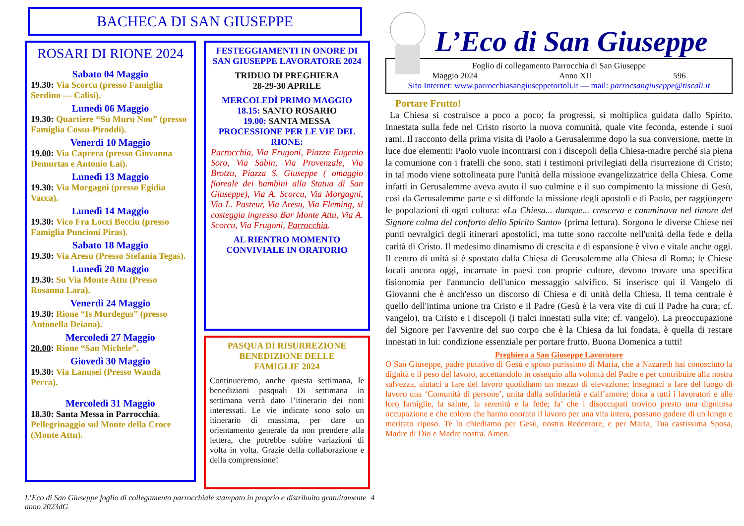BACHECA DI SAN GIUSEPPE
ROSARI DI RIONE 2024
Sabato 04 Maggio
19.30: Via Scorcu (presso Famiglia Serdino — Calisi).
Lunedì 06 Maggio
19.30: Quartiere “Su Muru Nou” (presso Famiglia Cossu-Piroddi).
Venerdì 10 Maggio
19.00: Via Caprera (presso Giovanna Demurtas e Antonio Lai).
Lunedì 13 Maggio
19.30: Via Morgagni (presso Egidia Vacca).
Lunedì 14 Maggio
19.30: Vico Fra Locci Becciu (presso Famiglia Puncioni Piras).
Sabato 18 Maggio
19.30: Via Aresu (Presso Stefania Tegas).
Lunedì 20 Maggio
19.30: Su Via Monte Attu (Presso Rosanna Lara).
Venerdì 24 Maggio
19.30: Rione “Is Murdegus” (presso Antonella Deiana).
Mercoledì 27 Maggio
20.00: Rione “San Michele”.
Giovedì 30 Maggio
19.30: Via Lanusei (Presso Wanda Perra).
Mercoledì 31 Maggio
18.30: Santa Messa in Parrocchia. Pellegrinaggio sul Monte della Croce (Monte Attu).
FESTEGGIAMENTI IN ONORE DI SAN GIUSEPPE LAVORATORE 2024
TRIDUO DI PREGHIERA
28-29-30 APRILE
MERCOLEDÌ PRIMO MAGGIO
18.15: SANTO ROSARIO
19.00: SANTA MESSA
PROCESSIONE PER LE VIE DEL RIONE:
Parrocchia, Via Frugoni, Piazza Eugenio Soro, Via Sabin, Via Provenzale, Via Brotzu, Piazza S. Giuseppe ( omaggio floreale dei bambini alla Statua di San Giuseppe), Via A. Scorcu, Via Morgagni, Via L. Pasteur, Via Aresu, Via Fleming, si costeggia ingresso Bar Monte Attu, Via A. Scorcu, Via Frugoni, Parrocchia.
AL RIENTRO MOMENTO CONVIVIALE IN ORATORIO
PASQUA DI RISURREZIONE
BENEDIZIONE DELLE
FAMIGLIE 2024
Continueremo, anche questa settimana, le benedizioni pasquali Di settimana in settimana verrà dato l’itinerario dei rioni interessati. Le vie indicate sono solo un itinerario di massima, per dare un orientamento generale da non prendere alla lettera, che potrebbe subire variazioni di volta in volta. Grazie della collaborazione e della comprensione!
L’Eco di San Giuseppe foglio di collegamento parrocchiale stampato in proprio e distribuito gratuitamente anno 2023dG 4
L’Eco di San Giuseppe
Foglio di collegamento Parrocchia di San Giuseppe
Maggio 2024 Anno XII 596
Sito Internet: www.parrocchiasangiuseppetortoli.it — mail: parrocsangiuseppe@tiscali.it
Portare Frutto!
La Chiesa si costruisce a poco a poco; fa progressi, si moltiplica guidata dallo Spirito. Innestata sulla fede nel Cristo risorto la nuova comunità, quale vite feconda, estende i suoi rami. Il racconto della prima visita di Paolo a Gerusalemme dopo la sua conversione, mette in luce due elementi: Paolo vuole incontrarsi con i discepoli della Chiesa-madre perché sia piena la comunione con i fratelli che sono, stati i testimoni privilegiati della risurrezione di Cristo; in tal modo viene sottolineata pure l'unità della missione evangelizzatrice della Chiesa. Come infatti in Gerusalemme aveva avuto il suo culmine e il suo compimento la missione di Gesù, così da Gerusalemme parte e si diffonde la missione degli apostoli e di Paolo, per raggiungere le popolazioni di ogni cultura: «La Chiesa... dunque... cresceva e camminava nel timore del Signore colma del conforto dello Spirito Santo» (prima lettura). Sorgono le diverse Chiese nei punti nevralgici degli itinerari apostolici, ma tutte sono raccolte nell'unità della fede e della carità di Cristo. Il medesimo dinamismo di crescita e di espansione è vivo e vitale anche oggi. Il centro di unità si è spostato dalla Chiesa di Gerusalemme alla Chiesa di Roma; le Chiese locali ancora oggi, incarnate in paesi con proprie culture, devono trovare una specifica fisionomia per l'annuncio dell'unico messaggio salvifico. Si inserisce qui il Vangelo di Giovanni che è anch'esso un discorso di Chiesa e di unità della Chiesa. Il tema centrale è quello dell'intima unione tra Cristo e il Padre (Gesù è la vera vite di cui il Padre ha cura; cf. vangelo), tra Cristo e i discepoli (i tralci innestati sulla vite; cf. vangelo). La preoccupazione del Signore per l'avvenire del suo corpo che è la Chiesa da lui fondata, è quella di restare innestati in lui: condizione essenziale per portare frutto. Buona Domenica a tutti!
Preghiera a San Giuseppe Lavoratore
O San Giuseppe, padre putativo di Gesù e sposo purissimo di Maria, che a Nazareth hai conosciuto la dignità e il peso del lavoro, accettandolo in ossequio alla volontà del Padre e per contribuire alla nostra salvezza, aiutaci a fare del lavoro quotidiano un mezzo di elevazione; insegnaci a fare del luogo di lavoro una ‘Comunità di persone’, unita dalla solidarietà e dall’amore; dona a tutti i lavoratori e alle loro famiglie, la salute, la serenità e la fede; fa’ che i disoccupati trovino presto una dignitosa occupazione e che coloro che hanno onorato il lavoro per una vita intera, possano godere di un lungo e meritato riposo. Te lo chiediamo per Gesù, nostro Redentore, e per Maria, Tua castissima Sposa, Madre di Dio e Madre nostra. Amen.